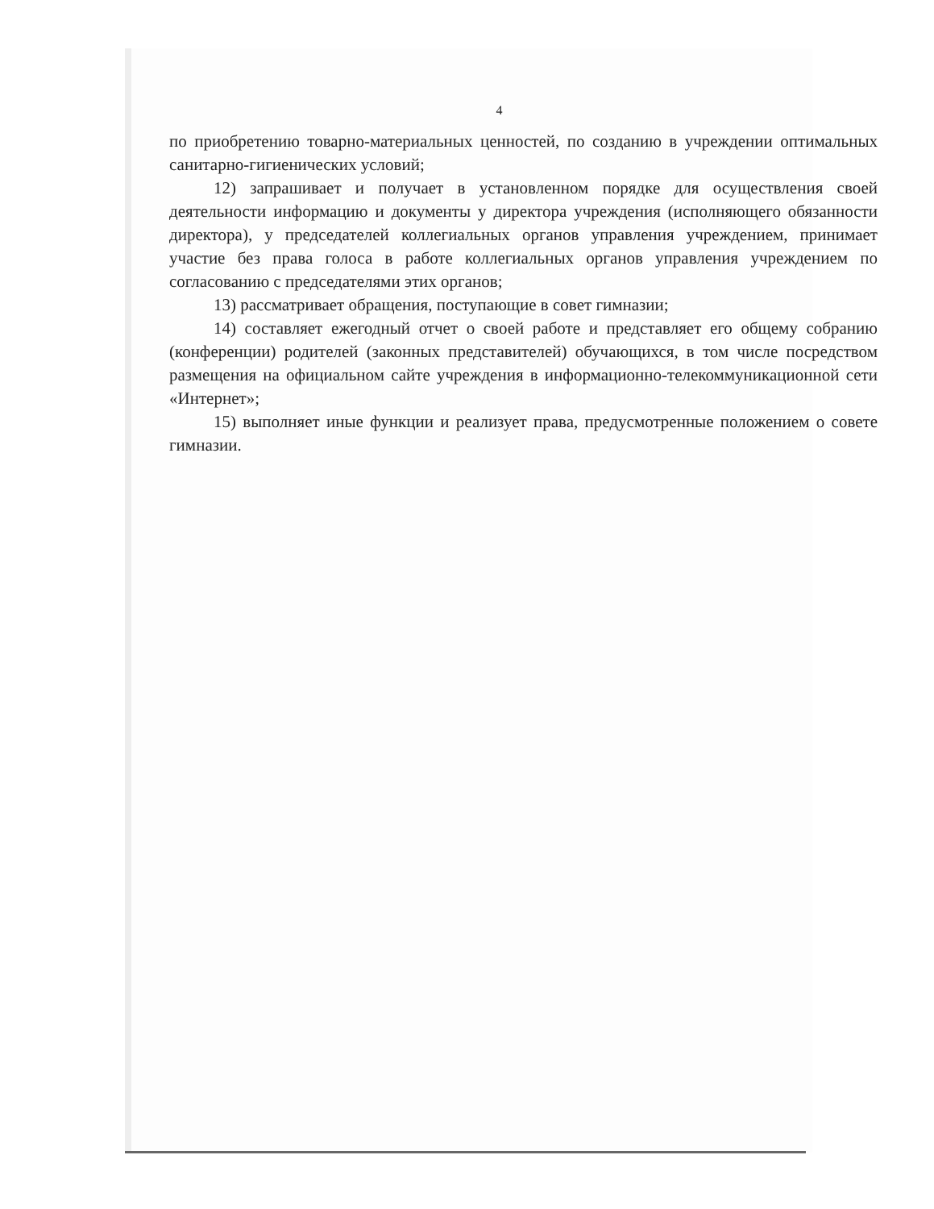4
по приобретению товарно-материальных ценностей, по созданию в учреждении оптимальных санитарно-гигиенических условий;
12) запрашивает и получает в установленном порядке для осуществления своей деятельности информацию и документы у директора учреждения (исполняющего обязанности директора), у председателей коллегиальных органов управления учреждением, принимает участие без права голоса в работе коллегиальных органов управления учреждением по согласованию с председателями этих органов;
13) рассматривает обращения, поступающие в совет гимназии;
14) составляет ежегодный отчет о своей работе и представляет его общему собранию (конференции) родителей (законных представителей) обучающихся, в том числе посредством размещения на официальном сайте учреждения в информационно-телекоммуникационной сети «Интернет»;
15) выполняет иные функции и реализует права, предусмотренные положением о совете гимназии.